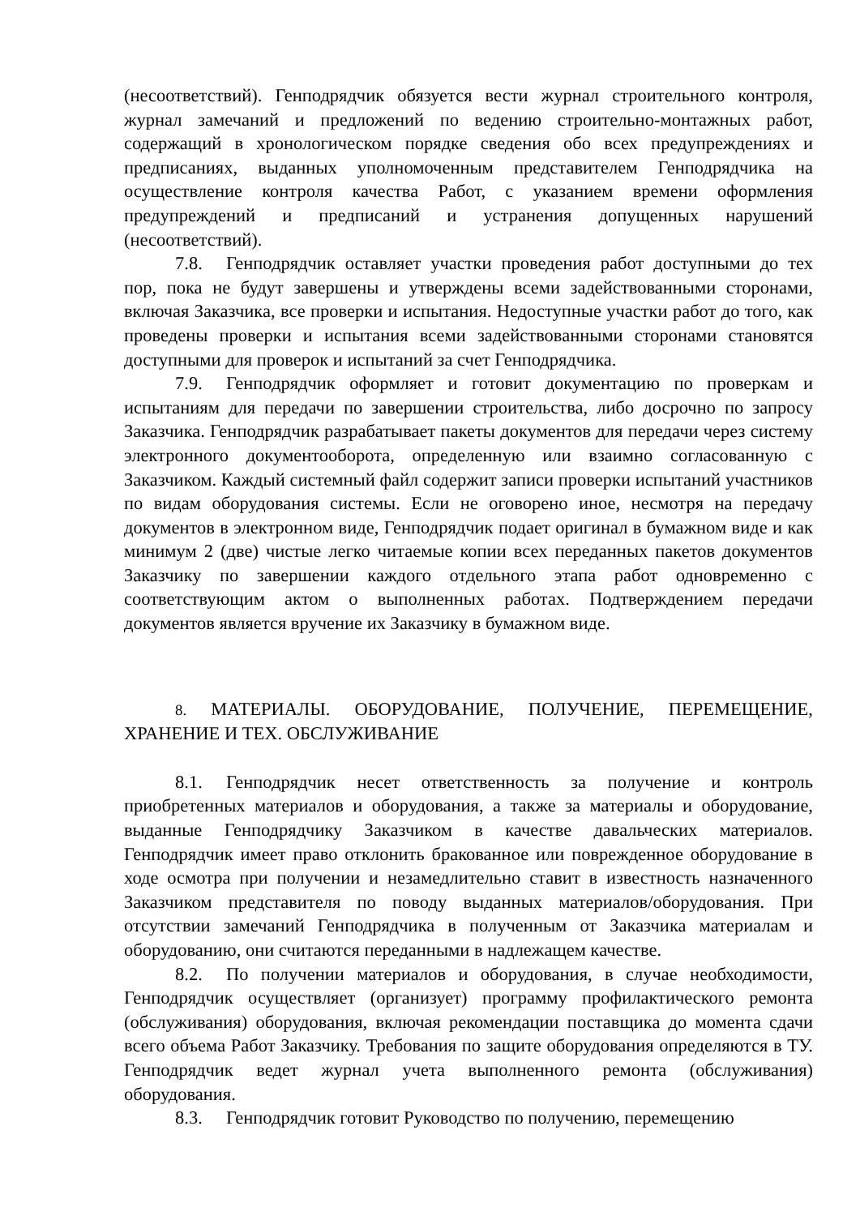(несоответствий). Генподрядчик обязуется вести журнал строительного контроля, журнал замечаний и предложений по ведению строительно-монтажных работ, содержащий в хронологическом порядке сведения обо всех предупреждениях и предписаниях, выданных уполномоченным представителем Генподрядчика на осуществление контроля качества Работ, с указанием времени оформления предупреждений и предписаний и устранения допущенных нарушений (несоответствий).
7.8. Генподрядчик оставляет участки проведения работ доступными до тех пор, пока не будут завершены и утверждены всеми задействованными сторонами, включая Заказчика, все проверки и испытания. Недоступные участки работ до того, как проведены проверки и испытания всеми задействованными сторонами становятся доступными для проверок и испытаний за счет Генподрядчика.
7.9. Генподрядчик оформляет и готовит документацию по проверкам и испытаниям для передачи по завершении строительства, либо досрочно по запросу Заказчика. Генподрядчик разрабатывает пакеты документов для передачи через систему электронного документооборота, определенную или взаимно согласованную с Заказчиком. Каждый системный файл содержит записи проверки испытаний участников по видам оборудования системы. Если не оговорено иное, несмотря на передачу документов в электронном виде, Генподрядчик подает оригинал в бумажном виде и как минимум 2 (две) чистые легко читаемые копии всех переданных пакетов документов Заказчику по завершении каждого отдельного этапа работ одновременно с соответствующим актом о выполненных работах. Подтверждением передачи документов является вручение их Заказчику в бумажном виде.
8. МАТЕРИАЛЫ. ОБОРУДОВАНИЕ, ПОЛУЧЕНИЕ, ПЕРЕМЕЩЕНИЕ, ХРАНЕНИЕ И ТЕХ. ОБСЛУЖИВАНИЕ
8.1. Генподрядчик несет ответственность за получение и контроль приобретенных материалов и оборудования, а также за материалы и оборудование, выданные Генподрядчику Заказчиком в качестве давальческих материалов. Генподрядчик имеет право отклонить бракованное или поврежденное оборудование в ходе осмотра при получении и незамедлительно ставит в известность назначенного Заказчиком представителя по поводу выданных материалов/оборудования. При отсутствии замечаний Генподрядчика в полученным от Заказчика материалам и оборудованию, они считаются переданными в надлежащем качестве.
8.2. По получении материалов и оборудования, в случае необходимости, Генподрядчик осуществляет (организует) программу профилактического ремонта (обслуживания) оборудования, включая рекомендации поставщика до момента сдачи всего объема Работ Заказчику. Требования по защите оборудования определяются в ТУ. Генподрядчик ведет журнал учета выполненного ремонта (обслуживания) оборудования.
8.3. Генподрядчик готовит Руководство по получению, перемещению